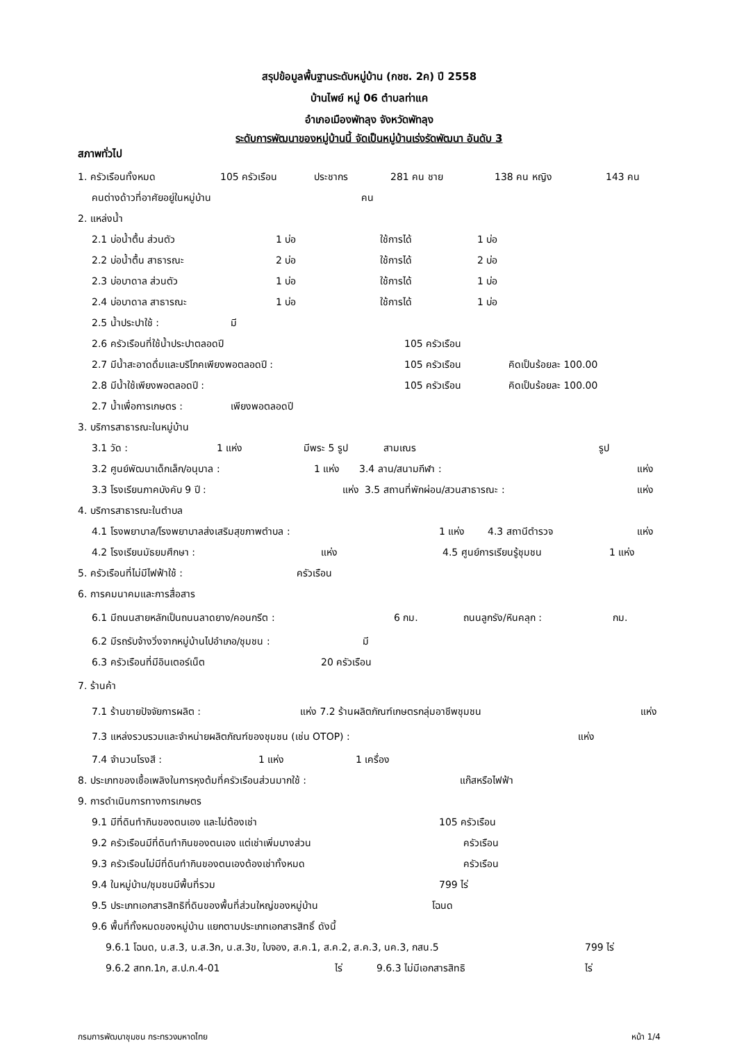สรุปข้อมูลพื้นฐานระดับหมู่บ้าน (กชช. 2ค) ปี 2558
บ้านไพย์ หมู่ 06 ตำบลท่าแค
อำเภอเมืองพัทลุง จังหวัดพัทลุง
ระดับการพัฒนาของหมู่บ้านนี้ จัดเป็นหมู่บ้านเร่งรัดพัฒนา อันดับ 3
สภาพทั่วไป
1. ครัวเรือนทั้งหมด 105 ครัวเรือน ประชากร 281 คน ชาย 138 คน หญิง 143 คน
คนต่างด้าวที่อาศัยอยู่ในหมู่บ้าน คน
2. แหล่งน้ำ
2.1 บ่อน้ำตื้น ส่วนตัว 1 บ่อ ใช้การได้ 1 บ่อ
2.2 บ่อน้ำตื้น สาธารณะ 2 บ่อ ใช้การได้ 2 บ่อ
2.3 บ่อบาดาล ส่วนตัว 1 บ่อ ใช้การได้ 1 บ่อ
2.4 บ่อบาดาล สาธารณะ 1 บ่อ ใช้การได้ 1 บ่อ
2.5 น้ำประปาใช้ : มี
2.6 ครัวเรือนที่ใช้น้ำประปาตลอดปี 105 ครัวเรือน
2.7 มีน้ำสะอาดดื่มและบริโภคเพียงพอตลอดปี : 105 ครัวเรือน คิดเป็นร้อยละ 100.00
2.8 มีน้ำใช้เพียงพอตลอดปี : 105 ครัวเรือน คิดเป็นร้อยละ 100.00
2.7 น้ำเพื่อการเกษตร : เพียงพอตลอดปี
3. บริการสาธารณะในหมู่บ้าน
3.1 วัด : 1 แห่ง มีพระ 5 รูป สามเณร รูป
3.2 ศูนย์พัฒนาเด็กเล็ก/อนุบาล : 1 แห่ง 3.4 ลาน/สนามกีฬา : แห่ง
3.3 โรงเรียนภาคบังคับ 9 ปี : แห่ง 3.5 สถานที่พักผ่อน/สวนสาธารณะ : แห่ง
4. บริการสาธารณะในตำบล
4.1 โรงพยาบาล/โรงพยาบาลส่งเสริมสุขภาพตำบล : 1 แห่ง 4.3 สถานีตำรวจ แห่ง
4.2 โรงเรียนมัธยมศึกษา : แห่ง 4.5 ศูนย์การเรียนรู้ชุมชน 1 แห่ง
5. ครัวเรือนที่ไม่มีไฟฟ้าใช้ : ครัวเรือน
6. การคมนาคมและการสื่อสาร
6.1 มีถนนสายหลักเป็นถนนลาดยาง/คอนกรีต : 6 กม. ถนนลูกรัง/หินคลุก : กม.
6.2 มีรถรับจ้างวิ่งจากหมู่บ้านไปอำเภอ/ชุมชน : มี
6.3 ครัวเรือนที่มีอินเตอร์เน็ต 20 ครัวเรือน
7. ร้านค้า
7.1 ร้านขายปัจจัยการผลิต : แห่ง 7.2 ร้านผลิตภัณฑ์เกษตรกลุ่มอาชีพชุมชน แห่ง
7.3 แหล่งรวบรวมและจำหน่ายผลิตภัณฑ์ของชุมชน (เช่น OTOP) : แห่ง
7.4 จำนวนโรงสี : 1 แห่ง 1 เครื่อง
8. ประเภทของเชื้อเพลิงในการหุงต้มที่ครัวเรือนส่วนมากใช้ : แก๊สหรือไฟฟ้า
9. การดำเนินการทางการเกษตร
9.1 มีที่ดินทำกินของตนเอง และไม่ต้องเช่า 105 ครัวเรือน
9.2 ครัวเรือนมีที่ดินทำกินของตนเอง แต่เช่าเพิ่มบางส่วน ครัวเรือน
9.3 ครัวเรือนไม่มีที่ดินทำกินของตนเองต้องเช่าทั้งหมด ครัวเรือน
9.4 ในหมู่บ้าน/ชุมชนมีพื้นที่รวม 799 ไร่
9.5 ประเภทเอกสารสิทธิที่ดินของพื้นที่ส่วนใหญ่ของหมู่บ้าน โฉนด
9.6 พื้นที่ทั้งหมดของหมู่บ้าน แยกตามประเภทเอกสารสิทธิ์ ดังนี้
9.6.1 โฉนด, น.ส.3, น.ส.3ก, น.ส.3ข, ใบจอง, ส.ค.1, ส.ค.2, ส.ค.3, นค.3, กสน.5 799 ไร่
9.6.2 สทก.1ก, ส.ป.ก.4-01 ไร่ 9.6.3 ไม่มีเอกสารสิทธิ ไร่
กรมการพัฒนาชุมชน กระทรวงมหาดไทย หน้า 1/4